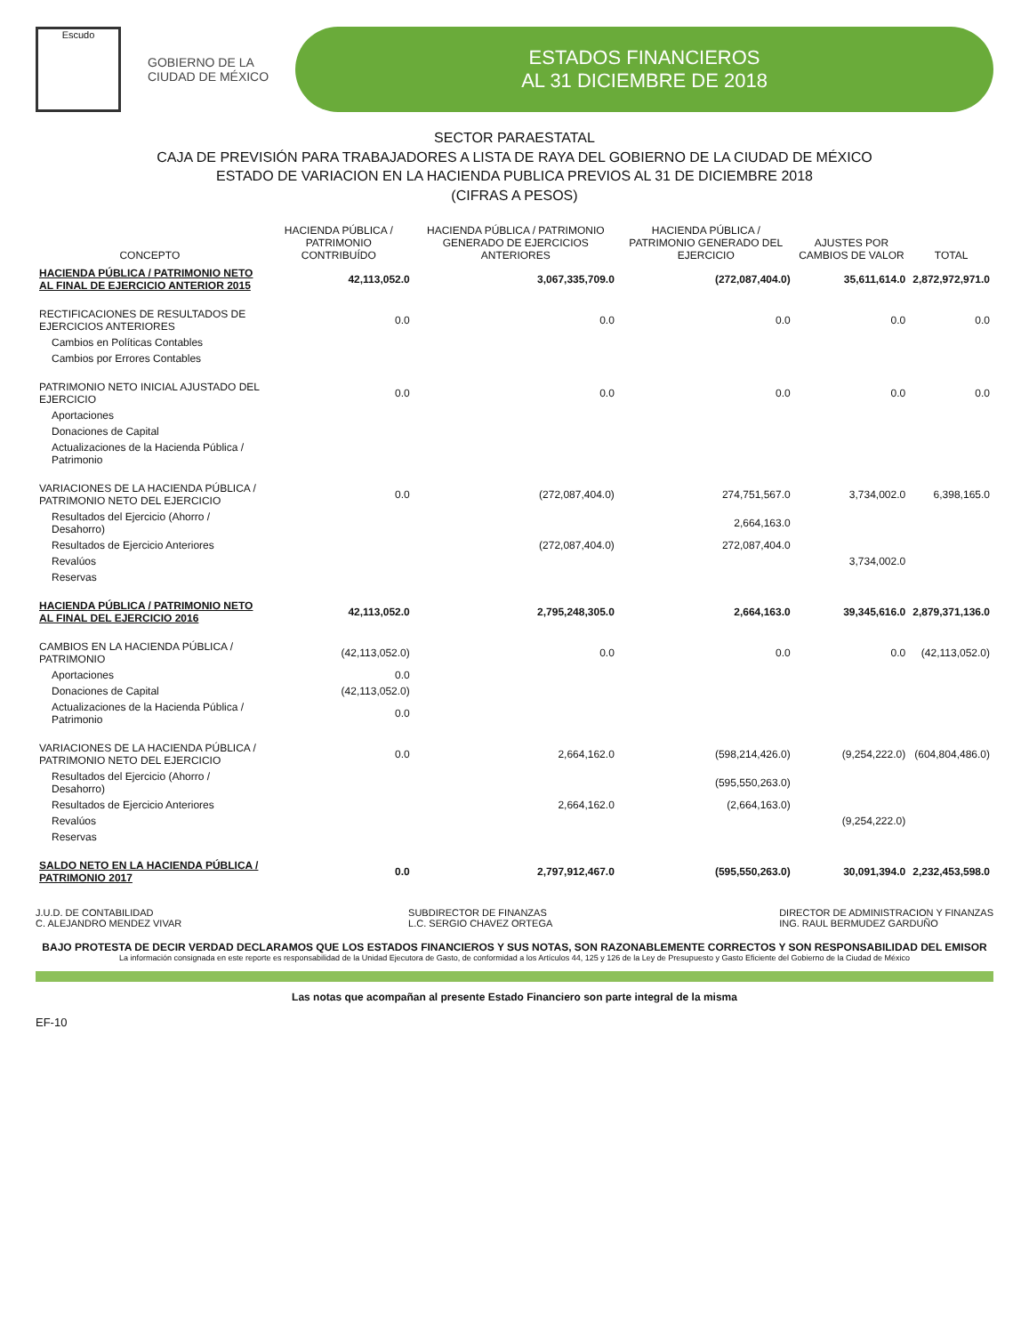Escudo
GOBIERNO DE LA
CIUDAD DE MÉXICO
ESTADOS FINANCIEROS
AL 31 DICIEMBRE DE 2018
SECTOR PARAESTATAL
CAJA DE PREVISIÓN PARA TRABAJADORES A LISTA DE RAYA DEL GOBIERNO DE LA CIUDAD DE MÉXICO
ESTADO DE VARIACION EN LA HACIENDA PUBLICA PREVIOS AL 31 DE DICIEMBRE 2018
(CIFRAS A PESOS)
| CONCEPTO | HACIENDA PÚBLICA / PATRIMONIO CONTRIBUÍDO | HACIENDA PÚBLICA / PATRIMONIO GENERADO DE EJERCICIOS ANTERIORES | HACIENDA PÚBLICA / PATRIMONIO GENERADO DEL EJERCICIO | AJUSTES POR CAMBIOS DE VALOR | TOTAL |
| --- | --- | --- | --- | --- | --- |
| HACIENDA PÚBLICA / PATRIMONIO NETO AL FINAL DE EJERCICIO ANTERIOR 2015 | 42,113,052.0 | 3,067,335,709.0 | (272,087,404.0) | 35,611,614.0 | 2,872,972,971.0 |
| RECTIFICACIONES DE RESULTADOS DE EJERCICIOS ANTERIORES | 0.0 | 0.0 | 0.0 | 0.0 | 0.0 |
| Cambios en Políticas Contables | | | | | |
| Cambios por Errores Contables | | | | | |
| PATRIMONIO NETO INICIAL AJUSTADO DEL EJERCICIO | 0.0 | 0.0 | 0.0 | 0.0 | 0.0 |
| Aportaciones | | | | | |
| Donaciones de Capital | | | | | |
| Actualizaciones de la Hacienda Pública / Patrimonio | | | | | |
| VARIACIONES DE LA HACIENDA PÚBLICA / PATRIMONIO NETO DEL EJERCICIO | 0.0 | (272,087,404.0) | 274,751,567.0 | 3,734,002.0 | 6,398,165.0 |
| Resultados del Ejercicio (Ahorro / Desahorro) | | | 2,664,163.0 | | |
| Resultados de Ejercicio Anteriores | | (272,087,404.0) | 272,087,404.0 | | |
| Revalúos | | | | 3,734,002.0 | |
| Reservas | | | | | |
| HACIENDA PÚBLICA / PATRIMONIO NETO AL FINAL DEL EJERCICIO 2016 | 42,113,052.0 | 2,795,248,305.0 | 2,664,163.0 | 39,345,616.0 | 2,879,371,136.0 |
| CAMBIOS EN LA HACIENDA PÚBLICA / PATRIMONIO | (42,113,052.0) | 0.0 | 0.0 | 0.0 | (42,113,052.0) |
| Aportaciones | 0.0 | | | | |
| Donaciones de Capital | (42,113,052.0) | | | | |
| Actualizaciones de la Hacienda Pública / Patrimonio | 0.0 | | | | |
| VARIACIONES DE LA HACIENDA PÚBLICA / PATRIMONIO NETO DEL EJERCICIO | 0.0 | 2,664,162.0 | (598,214,426.0) | (9,254,222.0) | (604,804,486.0) |
| Resultados del Ejercicio (Ahorro / Desahorro) | | | (595,550,263.0) | | |
| Resultados de Ejercicio Anteriores | | 2,664,162.0 | (2,664,163.0) | | |
| Revalúos | | | | (9,254,222.0) | |
| Reservas | | | | | |
| SALDO NETO EN LA HACIENDA PÚBLICA / PATRIMONIO 2017 | 0.0 | 2,797,912,467.0 | (595,550,263.0) | 30,091,394.0 | 2,232,453,598.0 |
J.U.D. DE CONTABILIDAD
C. ALEJANDRO MENDEZ VIVAR
SUBDIRECTOR DE FINANZAS
L.C. SERGIO CHAVEZ ORTEGA
DIRECTOR DE ADMINISTRACION Y FINANZAS
ING. RAUL BERMUDEZ GARDUÑO
BAJO PROTESTA DE DECIR VERDAD DECLARAMOS QUE LOS ESTADOS FINANCIEROS Y SUS NOTAS, SON RAZONABLEMENTE CORRECTOS Y SON RESPONSABILIDAD DEL EMISOR
La información consignada en este reporte es responsabilidad de la Unidad Ejecutora de Gasto, de conformidad a los Artículos 44, 125 y 126 de la Ley de Presupuesto y Gasto Eficiente del Gobierno de la Ciudad de México
Las notas que acompañan al presente Estado Financiero son parte integral de la misma
EF-10